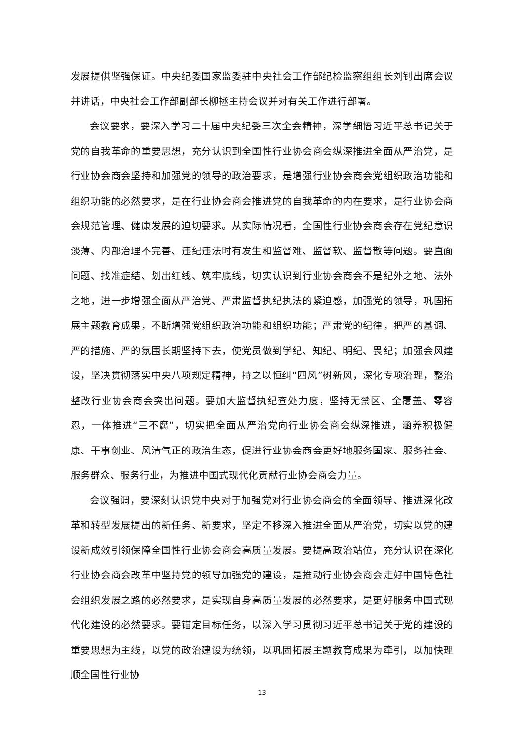发展提供坚强保证。中央纪委国家监委驻中央社会工作部纪检监察组组长刘钊出席会议并讲话，中央社会工作部副部长柳拯主持会议并对有关工作进行部署。
会议要求，要深入学习二十届中央纪委三次全会精神，深学细悟习近平总书记关于党的自我革命的重要思想，充分认识到全国性行业协会商会纵深推进全面从严治党，是行业协会商会坚持和加强党的领导的政治要求，是增强行业协会商会党组织政治功能和组织功能的必然要求，是在行业协会商会推进党的自我革命的内在要求，是行业协会商会规范管理、健康发展的迫切要求。从实际情况看，全国性行业协会商会存在党纪意识淡薄、内部治理不完善、违纪违法时有发生和监督难、监督软、监督散等问题。要直面问题、找准症结、划出红线、筑牢底线，切实认识到行业协会商会不是纪外之地、法外之地，进一步增强全面从严治党、严肃监督执纪执法的紧迫感，加强党的领导，巩固拓展主题教育成果，不断增强党组织政治功能和组织功能；严肃党的纪律，把严的基调、严的措施、严的氛围长期坚持下去，使党员做到学纪、知纪、明纪、畏纪；加强会风建设，坚决贯彻落实中央八项规定精神，持之以恒纠“四风”树新风，深化专项治理，整治整改行业协会商会突出问题。要加大监督执纪查处力度，坚持无禁区、全覆盖、零容忍，一体推进“三不腐”，切实把全面从严治党向行业协会商会纵深推进，涵养积极健康、干事创业、风清气正的政治生态，促进行业协会商会更好地服务国家、服务社会、服务群众、服务行业，为推进中国式现代化贡献行业协会商会力量。
会议强调，要深刻认识党中央对于加强党对行业协会商会的全面领导、推进深化改革和转型发展提出的新任务、新要求，坚定不移深入推进全面从严治党，切实以党的建设新成效引领保障全国性行业协会商会高质量发展。要提高政治站位，充分认识在深化行业协会商会改革中坚持党的领导加强党的建设，是推动行业协会商会走好中国特色社会组织发展之路的必然要求，是实现自身高质量发展的必然要求，是更好服务中国式现代化建设的必然要求。要锚定目标任务，以深入学习贯彻习近平总书记关于党的建设的重要思想为主线，以党的政治建设为统领，以巩固拓展主题教育成果为牵引，以加快理顺全国性行业协
13